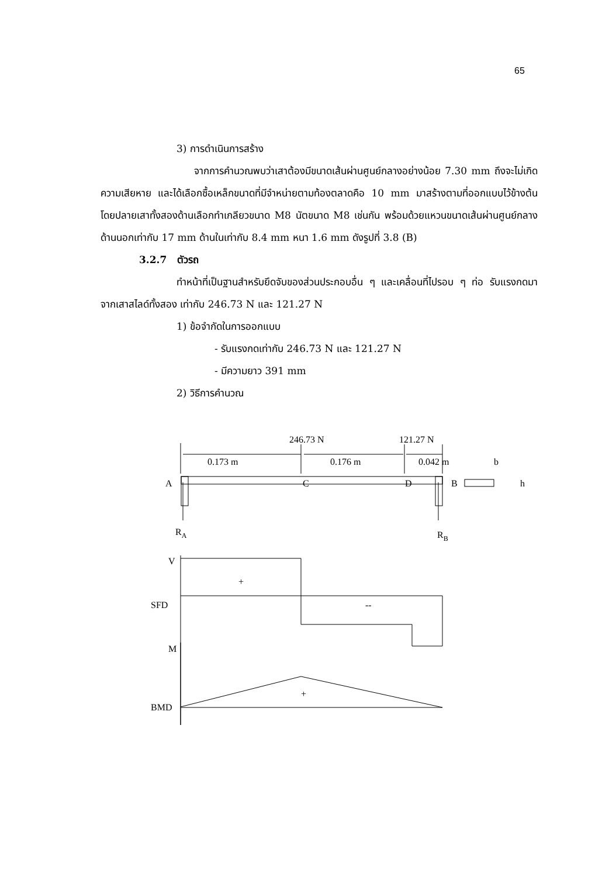65
3) การดำเนินการสร้าง
จากการคำนวณพบว่าเสาต้องมีขนาดเส้นผ่านศูนย์กลางอย่างน้อย 7.30 mm ถึงจะไม่เกิดความเสียหาย และได้เลือกซื้อเหล็กขนาดที่มีจำหน่ายตามท้องตลาดคือ 10 mm มาสร้างตามที่ออกแบบไว้ข้างต้น โดยปลายเสาทั้งสองด้านเลือกทำเกลียวขนาด M8 นัตขนาด M8 เช่นกัน พร้อมด้วยแหวนขนาดเส้นผ่านศูนย์กลางด้านนอกเท่ากับ 17 mm ด้านในเท่ากับ 8.4 mm หนา 1.6 mm ดังรูปที่ 3.8 (B)
3.2.7 ตัวรถ
ทำหน้าที่เป็นฐานสำหรับยึดจับของส่วนประกอบอื่น ๆ และเคลื่อนที่ไปรอบ ๆ ท่อ รับแรงกดมาจากเสาสไลด์ทั้งสอง เท่ากับ 246.73 N และ 121.27 N
1) ข้อจำกัดในการออกแบบ
- รับแรงกดเท่ากับ 246.73 N และ 121.27 N
- มีความยาว 391 mm
2) วิธีการคำนวณ
246.73 N
121.27 N
0.173 m
0.176 m
0.042 m
A
C
D
B
h
b
RA
RB
V
+
SFD
--
M
+
BMD